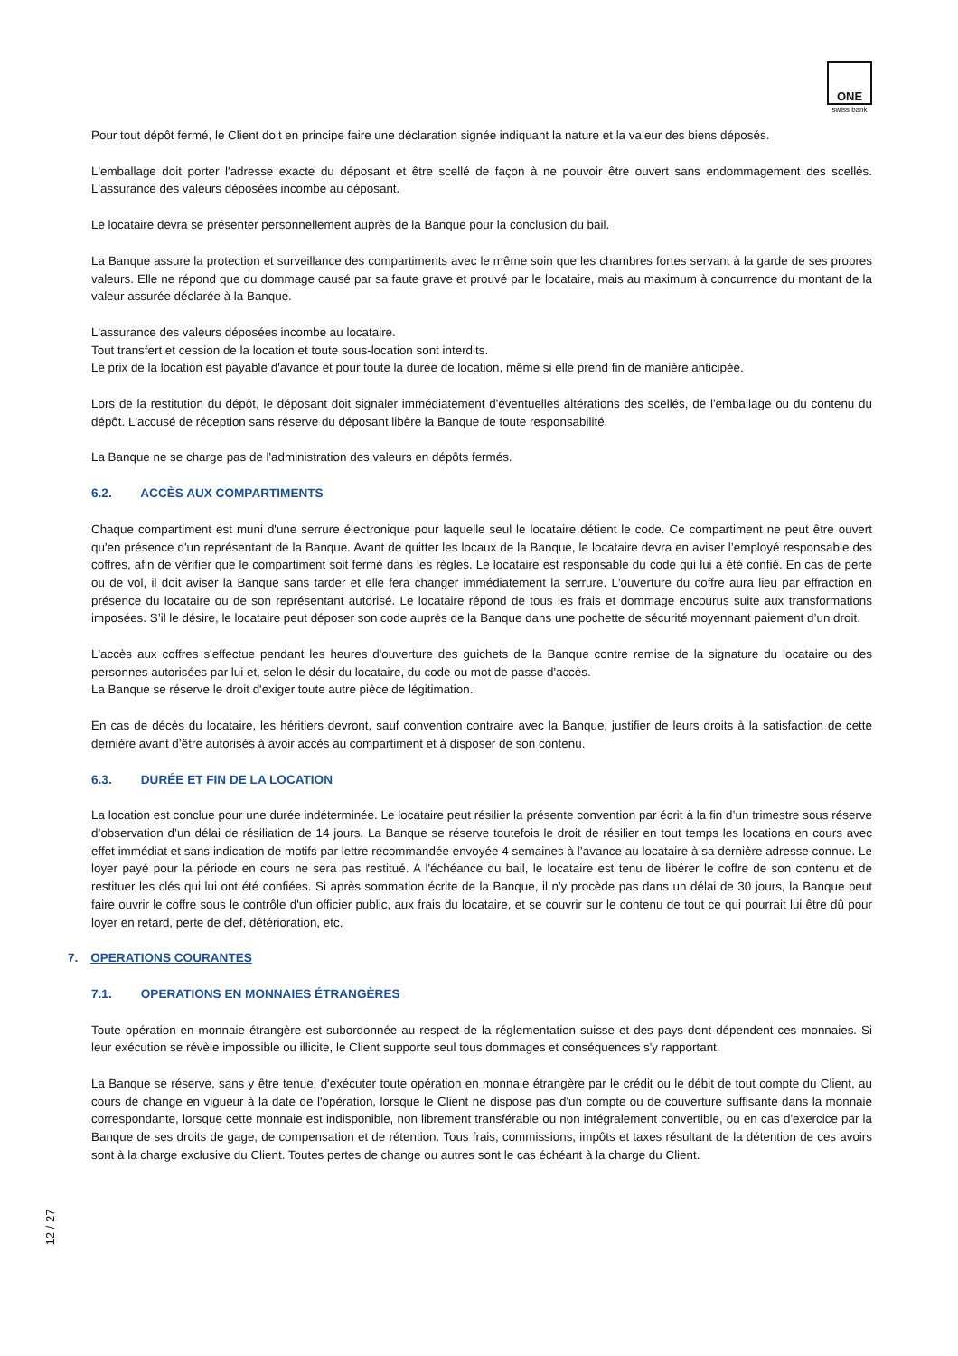ONE
swiss bank
Pour tout dépôt fermé, le Client doit en principe faire une déclaration signée indiquant la nature et la valeur des biens déposés.
L'emballage doit porter l'adresse exacte du déposant et être scellé de façon à ne pouvoir être ouvert sans endommagement des scellés. L'assurance des valeurs déposées incombe au déposant.
Le locataire devra se présenter personnellement auprès de la Banque pour la conclusion du bail.
La Banque assure la protection et surveillance des compartiments avec le même soin que les chambres fortes servant à la garde de ses propres valeurs. Elle ne répond que du dommage causé par sa faute grave et prouvé par le locataire, mais au maximum à concurrence du montant de la valeur assurée déclarée à la Banque.
L'assurance des valeurs déposées incombe au locataire.
Tout transfert et cession de la location et toute sous-location sont interdits.
Le prix de la location est payable d'avance et pour toute la durée de location, même si elle prend fin de manière anticipée.
Lors de la restitution du dépôt, le déposant doit signaler immédiatement d'éventuelles altérations des scellés, de l'emballage ou du contenu du dépôt. L'accusé de réception sans réserve du déposant libère la Banque de toute responsabilité.
La Banque ne se charge pas de l'administration des valeurs en dépôts fermés.
6.2. ACCÈS AUX COMPARTIMENTS
Chaque compartiment est muni d'une serrure électronique pour laquelle seul le locataire détient le code. Ce compartiment ne peut être ouvert qu'en présence d'un représentant de la Banque. Avant de quitter les locaux de la Banque, le locataire devra en aviser l’employé responsable des coffres, afin de vérifier que le compartiment soit fermé dans les règles. Le locataire est responsable du code qui lui a été confié. En cas de perte ou de vol, il doit aviser la Banque sans tarder et elle fera changer immédiatement la serrure. L'ouverture du coffre aura lieu par effraction en présence du locataire ou de son représentant autorisé. Le locataire répond de tous les frais et dommage encourus suite aux transformations imposées. S’il le désire, le locataire peut déposer son code auprès de la Banque dans une pochette de sécurité moyennant paiement d’un droit.
L'accès aux coffres s'effectue pendant les heures d'ouverture des guichets de la Banque contre remise de la signature du locataire ou des personnes autorisées par lui et, selon le désir du locataire, du code ou mot de passe d'accès.
La Banque se réserve le droit d'exiger toute autre pièce de légitimation.
En cas de décès du locataire, les héritiers devront, sauf convention contraire avec la Banque, justifier de leurs droits à la satisfaction de cette dernière avant d’être autorisés à avoir accès au compartiment et à disposer de son contenu.
6.3. DURÉE ET FIN DE LA LOCATION
La location est conclue pour une durée indéterminée. Le locataire peut résilier la présente convention par écrit à la fin d’un trimestre sous réserve d’observation d’un délai de résiliation de 14 jours. La Banque se réserve toutefois le droit de résilier en tout temps les locations en cours avec effet immédiat et sans indication de motifs par lettre recommandée envoyée 4 semaines à l’avance au locataire à sa dernière adresse connue. Le loyer payé pour la période en cours ne sera pas restitué. A l'échéance du bail, le locataire est tenu de libérer le coffre de son contenu et de restituer les clés qui lui ont été confiées. Si après sommation écrite de la Banque, il n'y procède pas dans un délai de 30 jours, la Banque peut faire ouvrir le coffre sous le contrôle d'un officier public, aux frais du locataire, et se couvrir sur le contenu de tout ce qui pourrait lui être dû pour loyer en retard, perte de clef, détérioration, etc.
7. OPERATIONS COURANTES
7.1. OPERATIONS EN MONNAIES ÉTRANGÈRES
Toute opération en monnaie étrangère est subordonnée au respect de la réglementation suisse et des pays dont dépendent ces monnaies. Si leur exécution se révèle impossible ou illicite, le Client supporte seul tous dommages et conséquences s'y rapportant.
La Banque se réserve, sans y être tenue, d'exécuter toute opération en monnaie étrangère par le crédit ou le débit de tout compte du Client, au cours de change en vigueur à la date de l'opération, lorsque le Client ne dispose pas d'un compte ou de couverture suffisante dans la monnaie correspondante, lorsque cette monnaie est indisponible, non librement transférable ou non intégralement convertible, ou en cas d'exercice par la Banque de ses droits de gage, de compensation et de rétention. Tous frais, commissions, impôts et taxes résultant de la détention de ces avoirs sont à la charge exclusive du Client. Toutes pertes de change ou autres sont le cas échéant à la charge du Client.
12 / 27